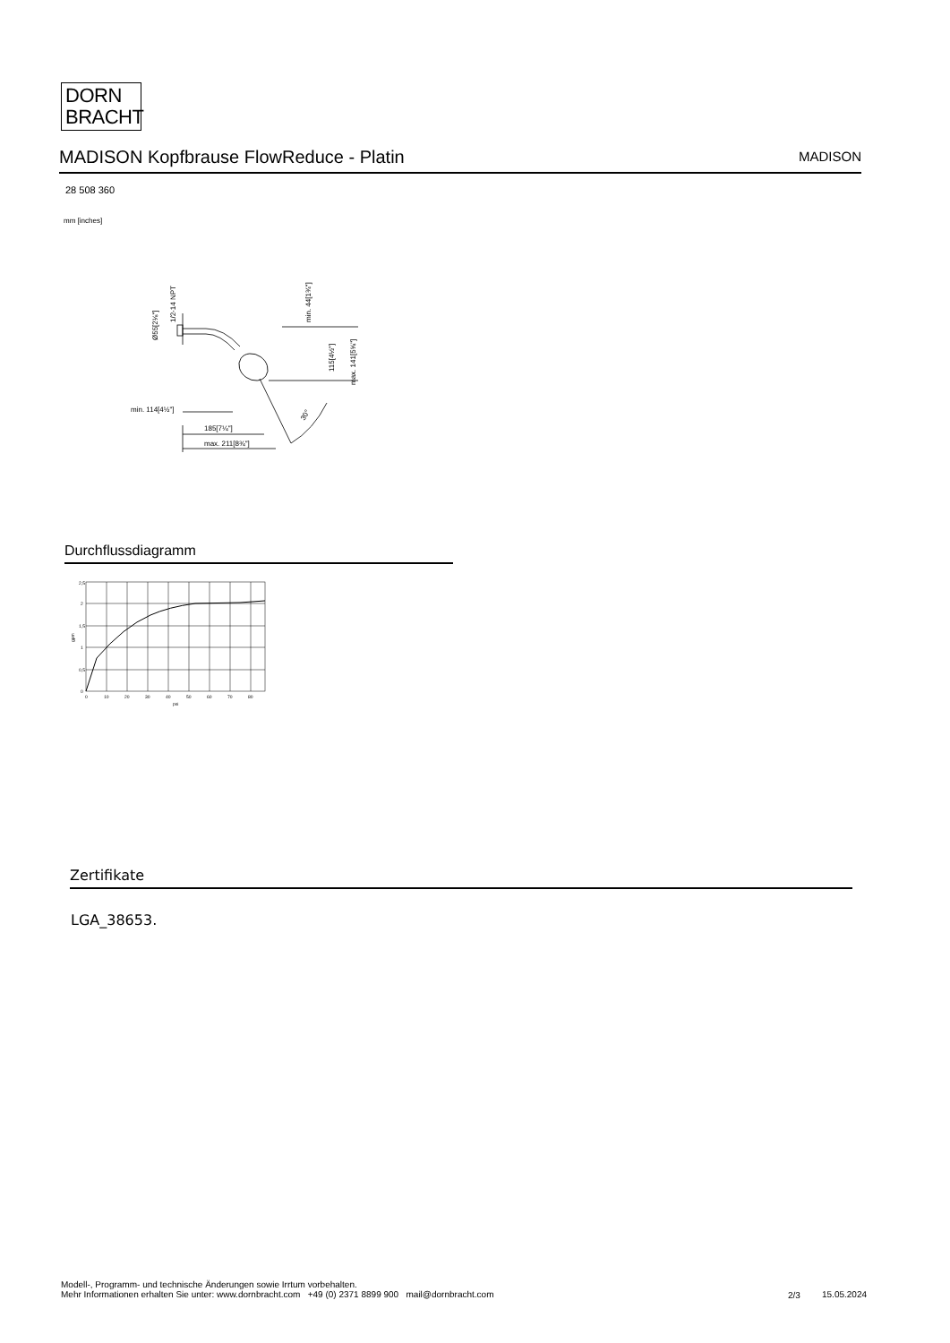DORN
BRACHT
MADISON Kopfbrause FlowReduce - Platin MADISON
28 508 360
mm [inches]
min. 114[4½"]
185[7¼"]
max. 211[8¾"]
30°
Ø55[2⅛"]
1/2-14 NPT
min. 44[1¾"]
115[4½"]
max. 141[5⅝"]
Durchflussdiagramm
2,5
2
1,5
1
0,5
0
0
10
20
30
40
50
60
70
80
psi
gpm
Zertifikate
LGA_38653.
Modell-, Programm- und technische Änderungen sowie Irrtum vorbehalten.
Mehr Informationen erhalten Sie unter: www.dornbracht.com +49 (0) 2371 8899 900 mail@dornbracht.com
2/3 15.05.2024